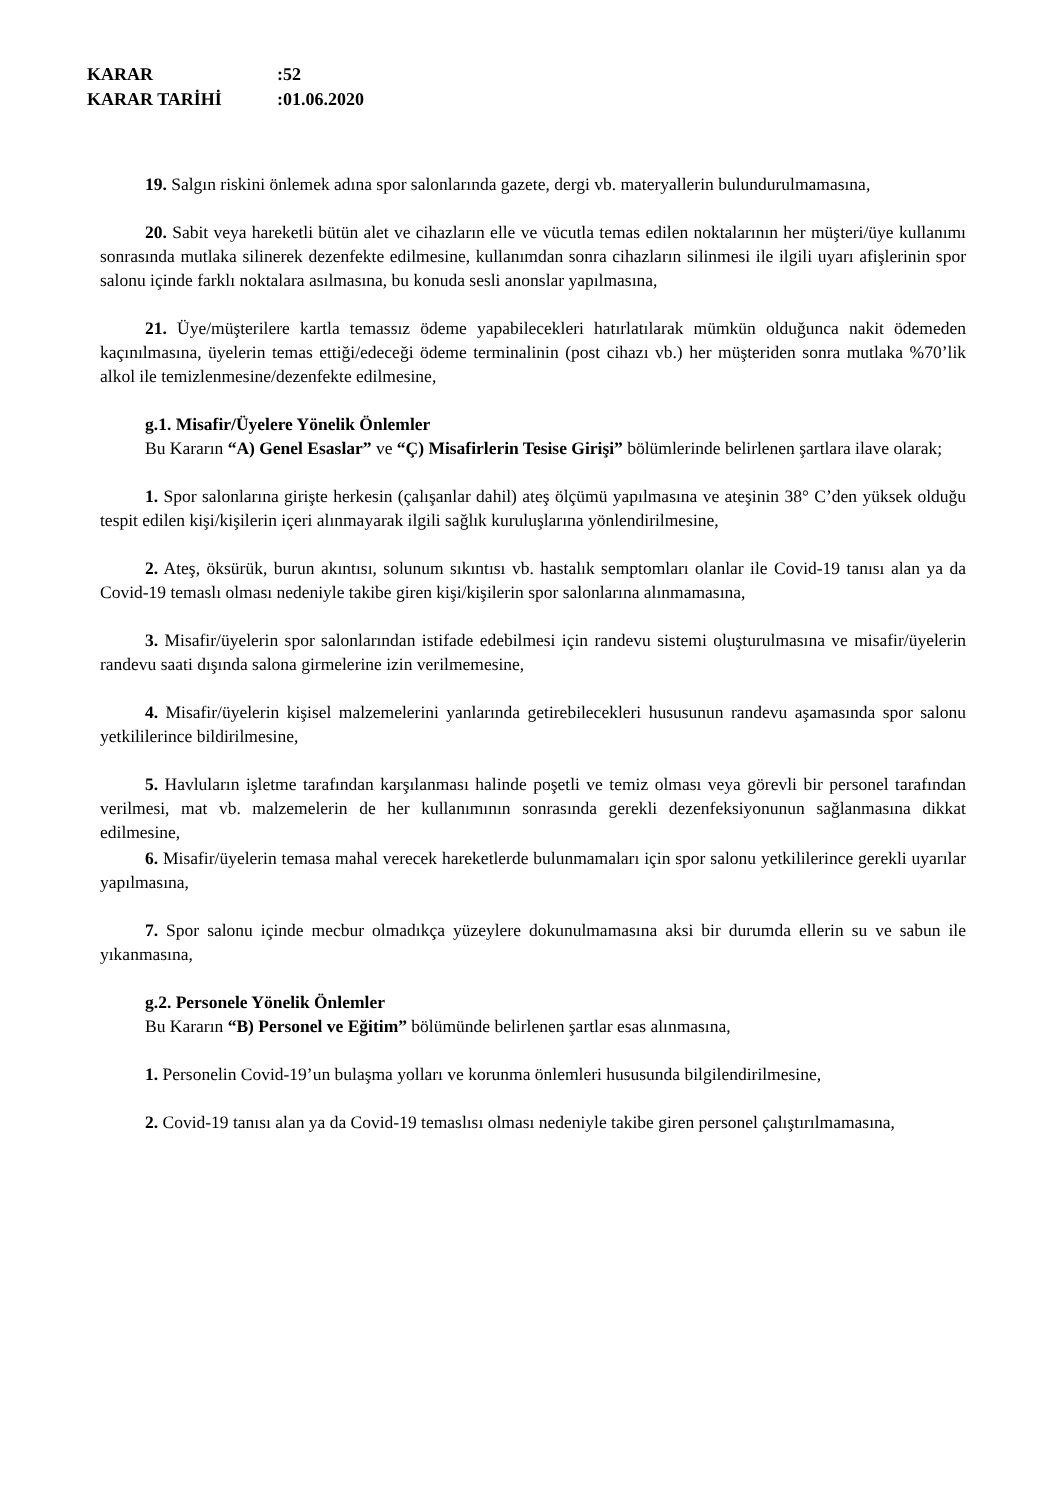KARAR:52
KARAR TARİHİ:01.06.2020
19. Salgın riskini önlemek adına spor salonlarında gazete, dergi vb. materyallerin bulundurulmamasına,
20. Sabit veya hareketli bütün alet ve cihazların elle ve vücutla temas edilen noktalarının her müşteri/üye kullanımı sonrasında mutlaka silinerek dezenfekte edilmesine, kullanımdan sonra cihazların silinmesi ile ilgili uyarı afişlerinin spor salonu içinde farklı noktalara asılmasına, bu konuda sesli anonslar yapılmasına,
21. Üye/müşterilere kartla temassız ödeme yapabilecekleri hatırlatılarak mümkün olduğunca nakit ödemeden kaçınılmasına, üyelerin temas ettiği/edeceği ödeme terminalinin (post cihazı vb.) her müşteriden sonra mutlaka %70’lik alkol ile temizlenmesine/dezenfekte edilmesine,
g.1. Misafir/Üyelere Yönelik Önlemler
Bu Kararın “A) Genel Esaslar” ve “Ç) Misafirlerin Tesise Girişi” bölümlerinde belirlenen şartlara ilave olarak;
1. Spor salonlarına girişte herkesin (çalışanlar dahil) ateş ölçümü yapılmasına ve ateşinin 38° C’den yüksek olduğu tespit edilen kişi/kişilerin içeri alınmayarak ilgili sağlık kuruluşlarına yönlendirilmesine,
2. Ateş, öksürük, burun akıntısı, solunum sıkıntısı vb. hastalık semptomları olanlar ile Covid-19 tanısı alan ya da Covid-19 temaslı olması nedeniyle takibe giren kişi/kişilerin spor salonlarına alınmamasına,
3. Misafir/üyelerin spor salonlarından istifade edebilmesi için randevu sistemi oluşturulmasına ve misafir/üyelerin randevu saati dışında salona girmelerine izin verilmemesine,
4. Misafir/üyelerin kişisel malzemelerini yanlarında getirebilecekleri hususunun randevu aşamasında spor salonu yetkililerince bildirilmesine,
5. Havluların işletme tarafından karşılanması halinde poşetli ve temiz olması veya görevli bir personel tarafından verilmesi, mat vb. malzemelerin de her kullanımının sonrasında gerekli dezenfeksiyonunun sağlanmasına dikkat edilmesine,
6. Misafir/üyelerin temasa mahal verecek hareketlerde bulunmamaları için spor salonu yetkililerince gerekli uyarılar yapılmasına,
7. Spor salonu içinde mecbur olmadıkça yüzeylere dokunulmamasına aksi bir durumda ellerin su ve sabun ile yıkanmasına,
g.2. Personele Yönelik Önlemler
Bu Kararın “B) Personel ve Eğitim” bölümünde belirlenen şartlar esas alınmasına,
1. Personelin Covid-19’un bulaşma yolları ve korunma önlemleri hususunda bilgilendirilmesine,
2. Covid-19 tanısı alan ya da Covid-19 temaslısı olması nedeniyle takibe giren personel çalıştırılmamasına,